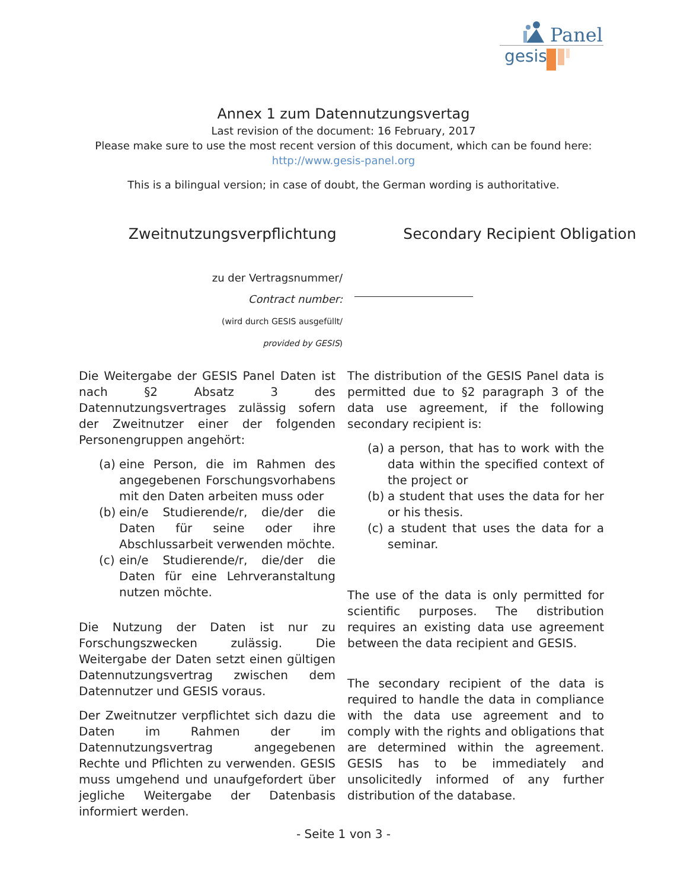Panel
gesis
Annex 1 zum Datennutzungsvertag
Last revision of the document: 16 February, 2017
Please make sure to use the most recent version of this document, which can be found here:
http://www.gesis-panel.org
This is a bilingual version; in case of doubt, the German wording is authoritative.
Zweitnutzungsverpflichtung Secondary Recipient Obligation
zu der Vertragsnummer/
Contract number:
(wird durch GESIS ausgefüllt/
provided by GESIS)
Die Weitergabe der GESIS Panel Daten ist nach §2 Absatz 3 des Datennutzungsvertrages zulässig sofern der Zweitnutzer einer der folgenden Personengruppen angehört:
(a) eine Person, die im Rahmen des angegebenen Forschungsvorhabens mit den Daten arbeiten muss oder
(b) ein/e Studierende/r, die/der die Daten für seine oder ihre Abschlussarbeit verwenden möchte.
(c) ein/e Studierende/r, die/der die Daten für eine Lehrveranstaltung nutzen möchte.
Die Nutzung der Daten ist nur zu Forschungszwecken zulässig. Die Weitergabe der Daten setzt einen gültigen Datennutzungsvertrag zwischen dem Datennutzer und GESIS voraus.
Der Zweitnutzer verpflichtet sich dazu die Daten im Rahmen der im Datennutzungsvertrag angegebenen Rechte und Pflichten zu verwenden. GESIS muss umgehend und unaufgefordert über jegliche Weitergabe der Datenbasis informiert werden.
The distribution of the GESIS Panel data is permitted due to §2 paragraph 3 of the data use agreement, if the following secondary recipient is:
(a) a person, that has to work with the data within the specified context of the project or
(b) a student that uses the data for her or his thesis.
(c) a student that uses the data for a seminar.
The use of the data is only permitted for scientific purposes. The distribution requires an existing data use agreement between the data recipient and GESIS.
The secondary recipient of the data is required to handle the data in compliance with the data use agreement and to comply with the rights and obligations that are determined within the agreement. GESIS has to be immediately and unsolicitedly informed of any further distribution of the database.
- Seite 1 von 3 -